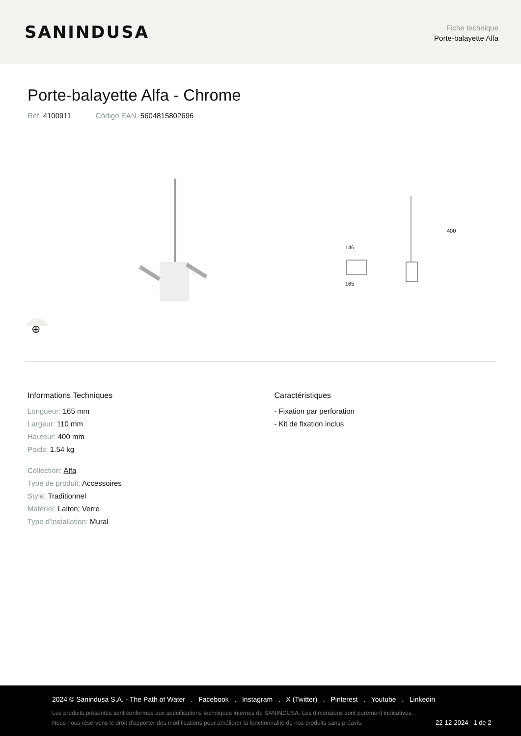SANINDUSA
Fiche technique
Porte-balayette Alfa
Porte-balayette Alfa - Chrome
Réf. 4100911 Código EAN. 5604815802696
146
165
400
⊕
Informations Techniques
Longueur: 165 mm
Largeur: 110 mm
Hauteur: 400 mm
Poids: 1.54 kg
Collection: Alfa
Type de produit: Accessoires
Style: Traditionnel
Matériel: Laiton; Verre
Type d'installation: Mural
Caractéristiques
- Fixation par perforation
- Kit de fixation inclus
2024 © Sanindusa S.A. - The Path of Water . Facebook . Instagram . X (Twitter) . Pinterest . Youtube . Linkedin
Les produits présentés sont conformes aux spécifications techniques internes de SANINDUSA. Les dimensions sont purement indicatives.
Nous nous réservons le droit d'apporter des modifications pour améliorer la fonctionnalité de nos produits sans préavis. 22-12-2024 1 de 2